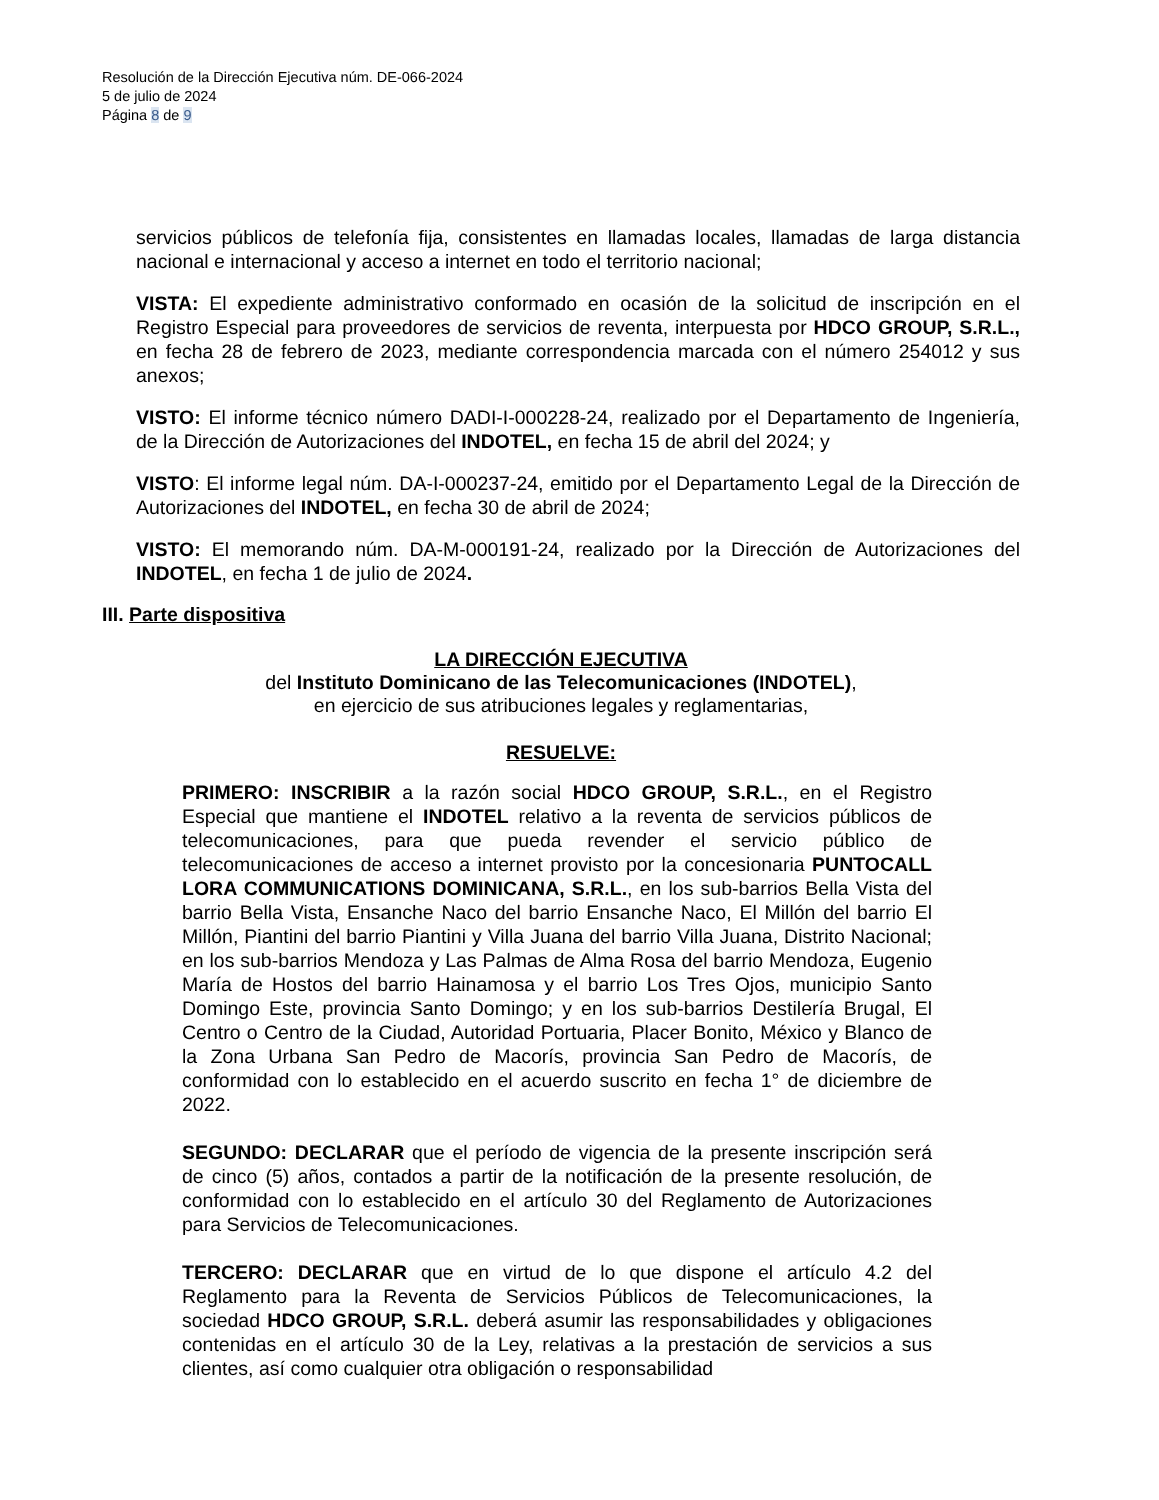Resolución de la Dirección Ejecutiva núm. DE-066-2024
5 de julio de 2024
Página 8 de 9
servicios públicos de telefonía fija, consistentes en llamadas locales, llamadas de larga distancia nacional e internacional y acceso a internet en todo el territorio nacional;
VISTA: El expediente administrativo conformado en ocasión de la solicitud de inscripción en el Registro Especial para proveedores de servicios de reventa, interpuesta por HDCO GROUP, S.R.L., en fecha 28 de febrero de 2023, mediante correspondencia marcada con el número 254012 y sus anexos;
VISTO: El informe técnico número DADI-I-000228-24, realizado por el Departamento de Ingeniería, de la Dirección de Autorizaciones del INDOTEL, en fecha 15 de abril del 2024; y
VISTO: El informe legal núm. DA-I-000237-24, emitido por el Departamento Legal de la Dirección de Autorizaciones del INDOTEL, en fecha 30 de abril de 2024;
VISTO: El memorando núm. DA-M-000191-24, realizado por la Dirección de Autorizaciones del INDOTEL, en fecha 1 de julio de 2024.
III. Parte dispositiva
LA DIRECCIÓN EJECUTIVA
del Instituto Dominicano de las Telecomunicaciones (INDOTEL),
en ejercicio de sus atribuciones legales y reglamentarias,
RESUELVE:
PRIMERO: INSCRIBIR a la razón social HDCO GROUP, S.R.L., en el Registro Especial que mantiene el INDOTEL relativo a la reventa de servicios públicos de telecomunicaciones, para que pueda revender el servicio público de telecomunicaciones de acceso a internet provisto por la concesionaria PUNTOCALL LORA COMMUNICATIONS DOMINICANA, S.R.L., en los sub-barrios Bella Vista del barrio Bella Vista, Ensanche Naco del barrio Ensanche Naco, El Millón del barrio El Millón, Piantini del barrio Piantini y Villa Juana del barrio Villa Juana, Distrito Nacional; en los sub-barrios Mendoza y Las Palmas de Alma Rosa del barrio Mendoza, Eugenio María de Hostos del barrio Hainamosa y el barrio Los Tres Ojos, municipio Santo Domingo Este, provincia Santo Domingo; y en los sub-barrios Destilería Brugal, El Centro o Centro de la Ciudad, Autoridad Portuaria, Placer Bonito, México y Blanco de la Zona Urbana San Pedro de Macorís, provincia San Pedro de Macorís, de conformidad con lo establecido en el acuerdo suscrito en fecha 1° de diciembre de 2022.
SEGUNDO: DECLARAR que el período de vigencia de la presente inscripción será de cinco (5) años, contados a partir de la notificación de la presente resolución, de conformidad con lo establecido en el artículo 30 del Reglamento de Autorizaciones para Servicios de Telecomunicaciones.
TERCERO: DECLARAR que en virtud de lo que dispone el artículo 4.2 del Reglamento para la Reventa de Servicios Públicos de Telecomunicaciones, la sociedad HDCO GROUP, S.R.L. deberá asumir las responsabilidades y obligaciones contenidas en el artículo 30 de la Ley, relativas a la prestación de servicios a sus clientes, así como cualquier otra obligación o responsabilidad